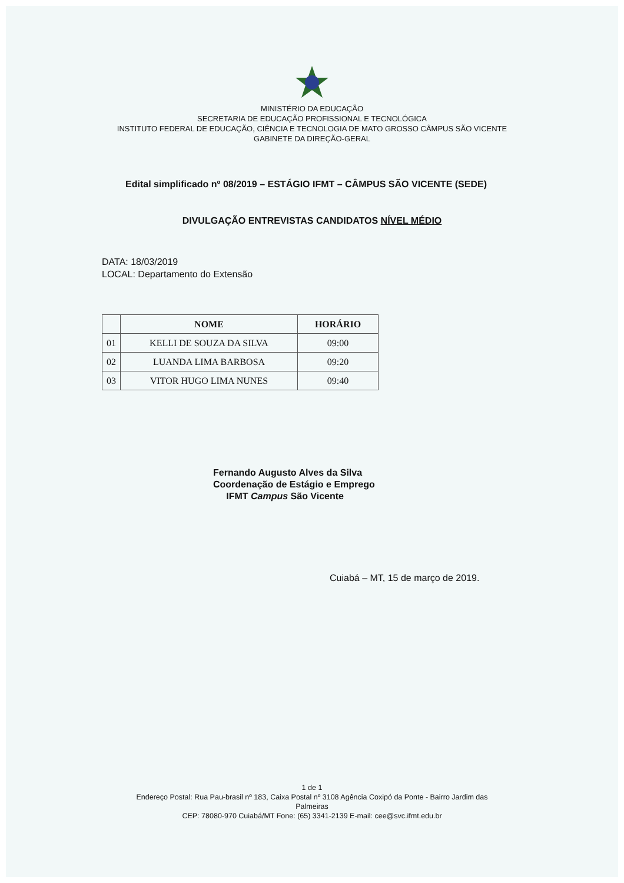MINISTÉRIO DA EDUCAÇÃO
SECRETARIA DE EDUCAÇÃO PROFISSIONAL E TECNOLÓGICA
INSTITUTO FEDERAL DE EDUCAÇÃO, CIÊNCIA E TECNOLOGIA DE MATO GROSSO CÂMPUS SÃO VICENTE
GABINETE DA DIREÇÃO-GERAL
Edital simplificado nº 08/2019 – ESTÁGIO IFMT – CÂMPUS SÃO VICENTE (SEDE)
DIVULGAÇÃO ENTREVISTAS CANDIDATOS NÍVEL MÉDIO
DATA: 18/03/2019
LOCAL: Departamento do Extensão
| | NOME | HORÁRIO |
| --- | --- | --- |
| 01 | KELLI DE SOUZA DA SILVA | 09:00 |
| 02 | LUANDA LIMA BARBOSA | 09:20 |
| 03 | VITOR HUGO LIMA NUNES | 09:40 |
Fernando Augusto Alves da Silva
Coordenação de Estágio e Emprego
IFMT Campus São Vicente
Cuiabá – MT, 15 de março de 2019.
1 de 1
Endereço Postal: Rua Pau-brasil nº 183, Caixa Postal nº 3108 Agência Coxipó da Ponte - Bairro Jardim das
Palmeiras
CEP: 78080-970 Cuiabá/MT Fone: (65) 3341-2139 E-mail: cee@svc.ifmt.edu.br